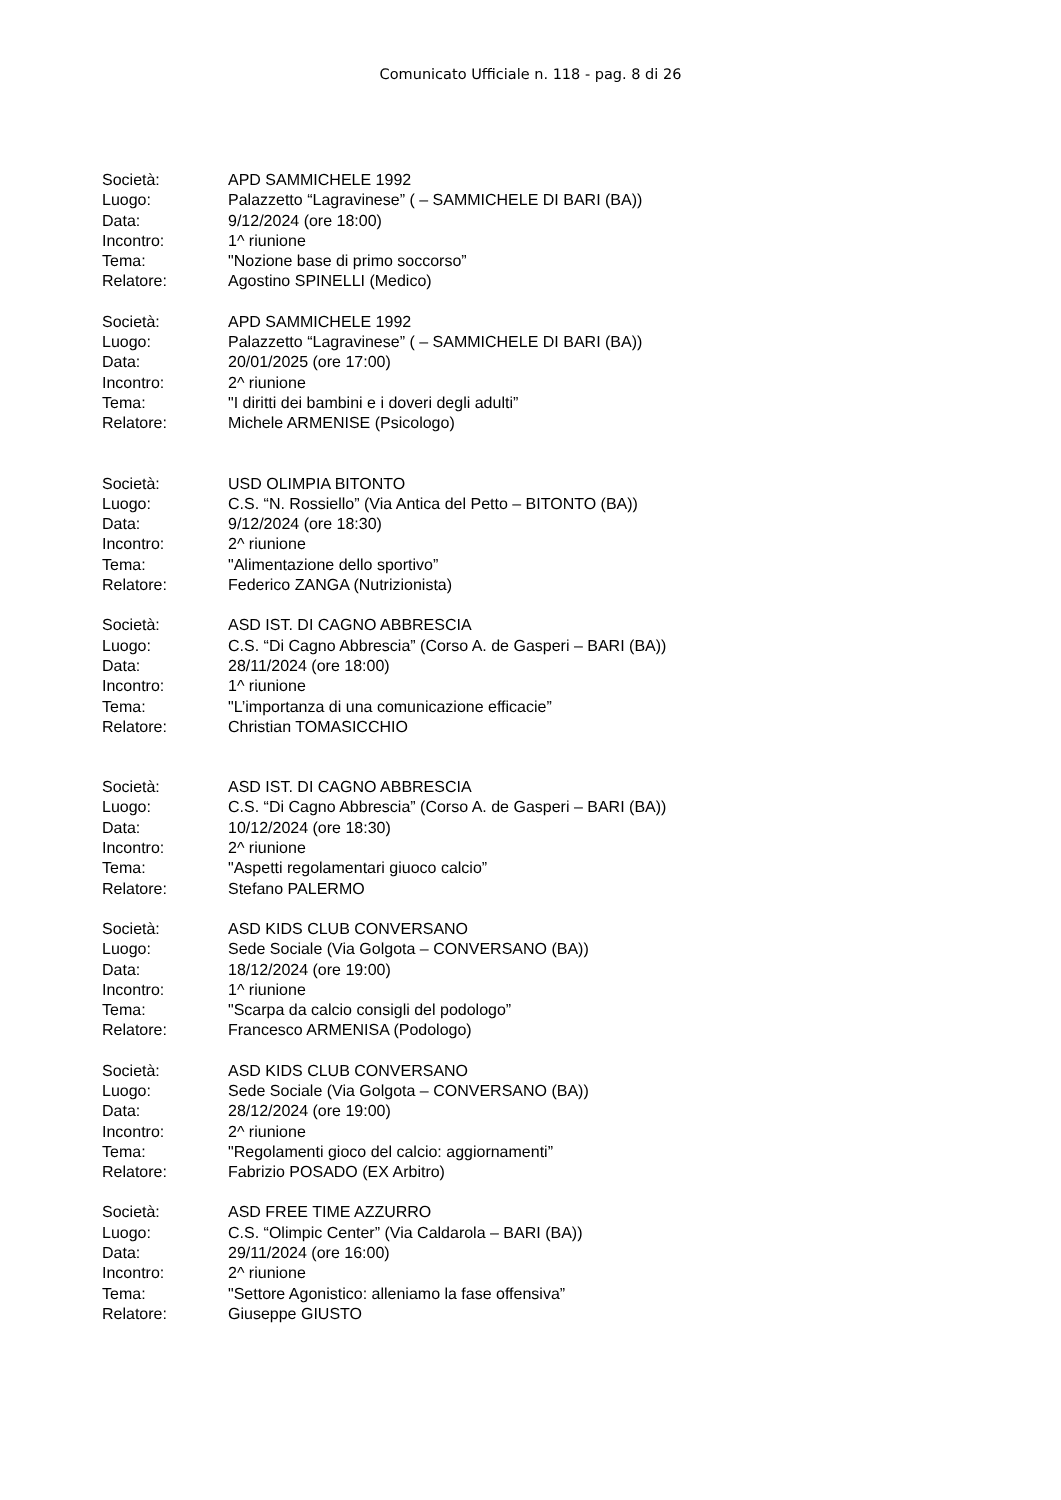Comunicato Ufficiale n. 118 - pag. 8 di 26
Società: APD SAMMICHELE 1992
Luogo: Palazzetto “Lagravinese” ( – SAMMICHELE DI BARI (BA))
Data: 9/12/2024 (ore 18:00)
Incontro: 1^ riunione
Tema: "Nozione base di primo soccorso”
Relatore: Agostino SPINELLI (Medico)
Società: APD SAMMICHELE 1992
Luogo: Palazzetto “Lagravinese” ( – SAMMICHELE DI BARI (BA))
Data: 20/01/2025 (ore 17:00)
Incontro: 2^ riunione
Tema: "I diritti dei bambini e i doveri degli adulti”
Relatore: Michele ARMENISE (Psicologo)
Società: USD OLIMPIA BITONTO
Luogo: C.S. “N. Rossiello” (Via Antica del Petto – BITONTO (BA))
Data: 9/12/2024 (ore 18:30)
Incontro: 2^ riunione
Tema: "Alimentazione dello sportivo”
Relatore: Federico ZANGA (Nutrizionista)
Società: ASD IST. DI CAGNO ABBRESCIA
Luogo: C.S. “Di Cagno Abbrescia” (Corso A. de Gasperi – BARI (BA))
Data: 28/11/2024 (ore 18:00)
Incontro: 1^ riunione
Tema: "L’importanza di una comunicazione efficacie”
Relatore: Christian TOMASICCHIO
Società: ASD IST. DI CAGNO ABBRESCIA
Luogo: C.S. “Di Cagno Abbrescia” (Corso A. de Gasperi – BARI (BA))
Data: 10/12/2024 (ore 18:30)
Incontro: 2^ riunione
Tema: "Aspetti regolamentari giuoco calcio”
Relatore: Stefano PALERMO
Società: ASD KIDS CLUB CONVERSANO
Luogo: Sede Sociale (Via Golgota – CONVERSANO (BA))
Data: 18/12/2024 (ore 19:00)
Incontro: 1^ riunione
Tema: "Scarpa da calcio consigli del podologo”
Relatore: Francesco ARMENISA (Podologo)
Società: ASD KIDS CLUB CONVERSANO
Luogo: Sede Sociale (Via Golgota – CONVERSANO (BA))
Data: 28/12/2024 (ore 19:00)
Incontro: 2^ riunione
Tema: "Regolamenti gioco del calcio: aggiornamenti”
Relatore: Fabrizio POSADO (EX Arbitro)
Società: ASD FREE TIME AZZURRO
Luogo: C.S. “Olimpic Center” (Via Caldarola – BARI (BA))
Data: 29/11/2024 (ore 16:00)
Incontro: 2^ riunione
Tema: "Settore Agonistico: alleniamo la fase offensiva”
Relatore: Giuseppe GIUSTO